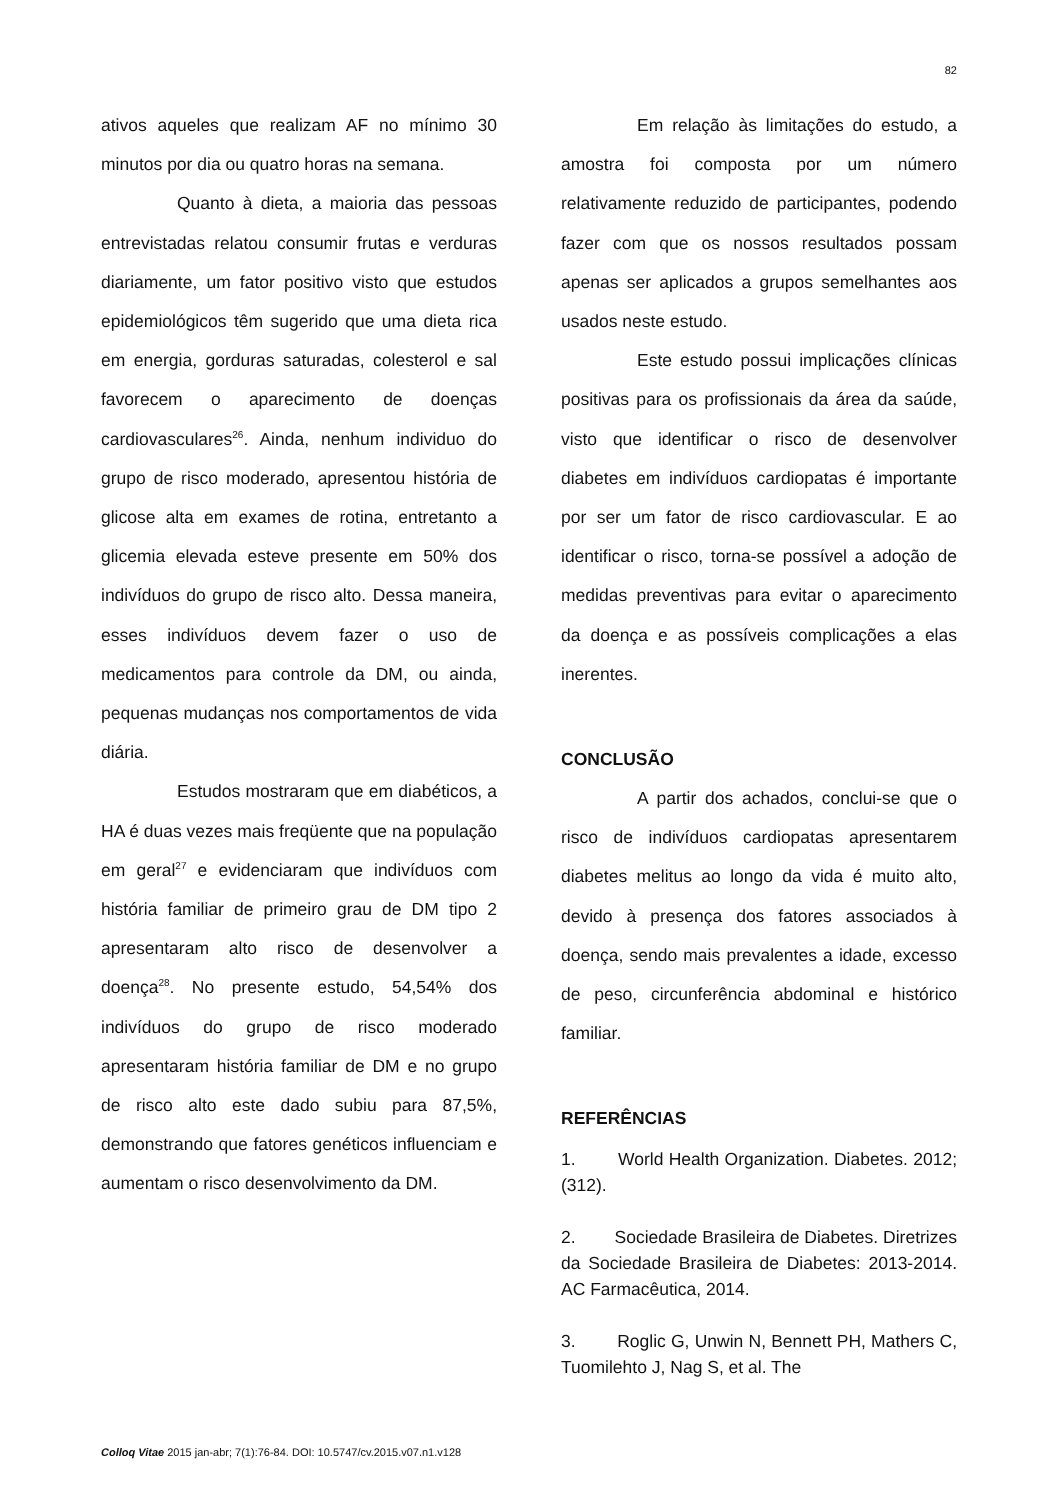82
ativos aqueles que realizam AF no mínimo 30 minutos por dia ou quatro horas na semana.
Quanto à dieta, a maioria das pessoas entrevistadas relatou consumir frutas e verduras diariamente, um fator positivo visto que estudos epidemiológicos têm sugerido que uma dieta rica em energia, gorduras saturadas, colesterol e sal favorecem o aparecimento de doenças cardiovasculares<sup>26</sup>. Ainda, nenhum individuo do grupo de risco moderado, apresentou história de glicose alta em exames de rotina, entretanto a glicemia elevada esteve presente em 50% dos indivíduos do grupo de risco alto. Dessa maneira, esses indivíduos devem fazer o uso de medicamentos para controle da DM, ou ainda, pequenas mudanças nos comportamentos de vida diária.
Estudos mostraram que em diabéticos, a HA é duas vezes mais freqüente que na população em geral<sup>27</sup> e evidenciaram que indivíduos com história familiar de primeiro grau de DM tipo 2 apresentaram alto risco de desenvolver a doença<sup>28</sup>. No presente estudo, 54,54% dos indivíduos do grupo de risco moderado apresentaram história familiar de DM e no grupo de risco alto este dado subiu para 87,5%, demonstrando que fatores genéticos influenciam e aumentam o risco desenvolvimento da DM.
Em relação às limitações do estudo, a amostra foi composta por um número relativamente reduzido de participantes, podendo fazer com que os nossos resultados possam apenas ser aplicados a grupos semelhantes aos usados neste estudo.
Este estudo possui implicações clínicas positivas para os profissionais da área da saúde, visto que identificar o risco de desenvolver diabetes em indivíduos cardiopatas é importante por ser um fator de risco cardiovascular. E ao identificar o risco, torna-se possível a adoção de medidas preventivas para evitar o aparecimento da doença e as possíveis complicações a elas inerentes.
CONCLUSÃO
A partir dos achados, conclui-se que o risco de indivíduos cardiopatas apresentarem diabetes melitus ao longo da vida é muito alto, devido à presença dos fatores associados à doença, sendo mais prevalentes a idade, excesso de peso, circunferência abdominal e histórico familiar.
REFERÊNCIAS
1. World Health Organization. Diabetes. 2012; (312).
2. Sociedade Brasileira de Diabetes. Diretrizes da Sociedade Brasileira de Diabetes: 2013-2014. AC Farmacêutica, 2014.
3. Roglic G, Unwin N, Bennett PH, Mathers C, Tuomilehto J, Nag S, et al. The
Colloq Vitae 2015 jan-abr; 7(1):76-84. DOI: 10.5747/cv.2015.v07.n1.v128